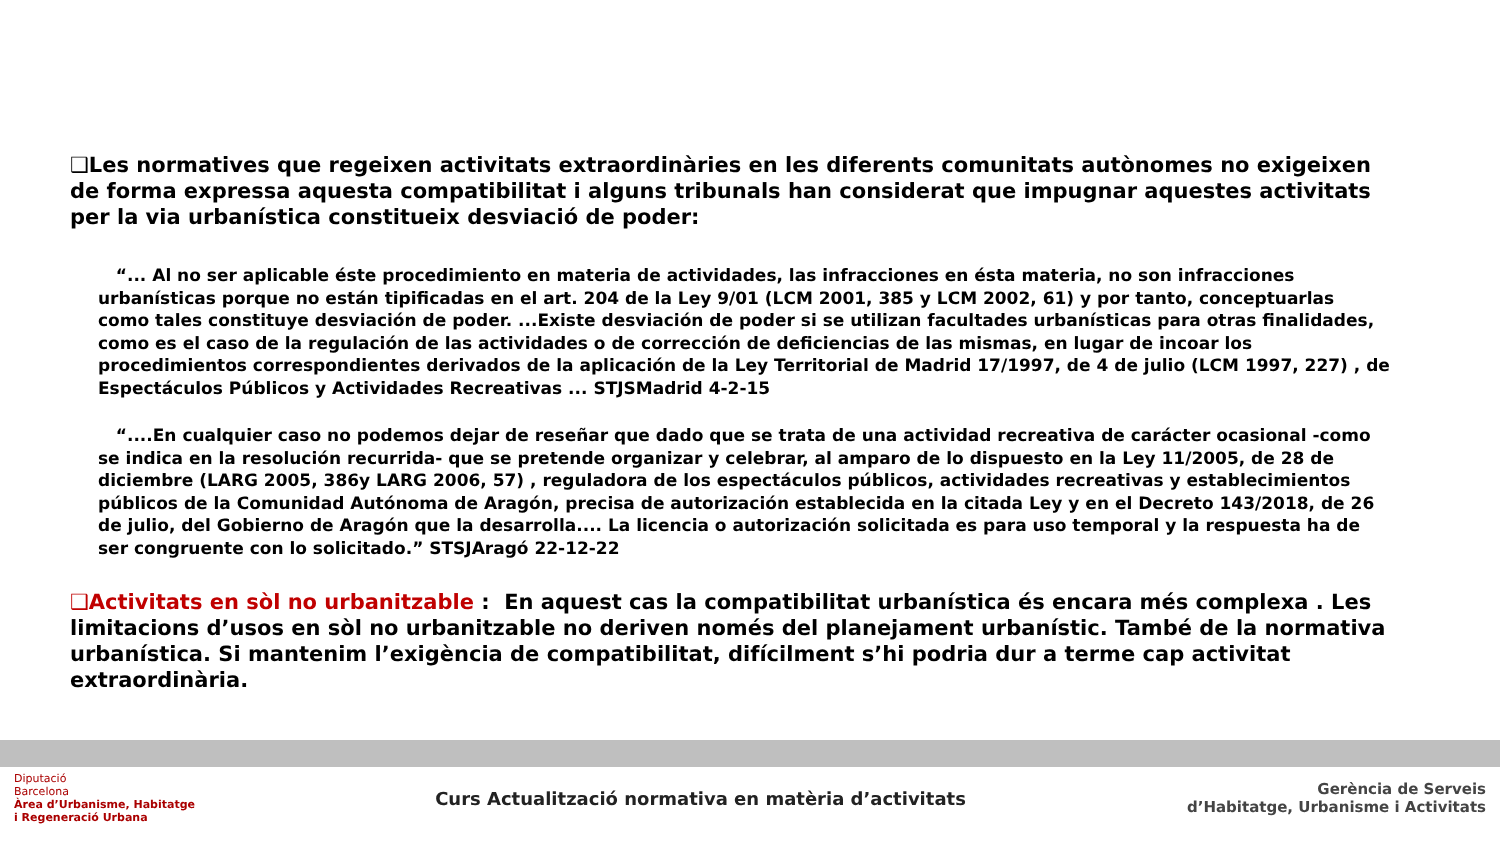❑Les normatives que regeixen activitats extraordinàries en les diferents comunitats autònomes no exigeixen de forma expressa aquesta compatibilitat i alguns tribunals han considerat que impugnar aquestes activitats per la via urbanística constitueix desviació de poder:
“... Al no ser aplicable éste procedimiento en materia de actividades, las infracciones en ésta materia, no son infracciones urbanísticas porque no están tipificadas en el art. 204 de la Ley 9/01 (LCM 2001, 385 y LCM 2002, 61) y por tanto, conceptuarlas como tales constituye desviación de poder. ...Existe desviación de poder si se utilizan facultades urbanísticas para otras finalidades, como es el caso de la regulación de las actividades o de corrección de deficiencias de las mismas, en lugar de incoar los procedimientos correspondientes derivados de la aplicación de la Ley Territorial de Madrid 17/1997, de 4 de julio (LCM 1997, 227) , de Espectáculos Públicos y Actividades Recreativas ... STJSMadrid 4-2-15
“....En cualquier caso no podemos dejar de reseñar que dado que se trata de una actividad recreativa de carácter ocasional -como se indica en la resolución recurrida- que se pretende organizar y celebrar, al amparo de lo dispuesto en la Ley 11/2005, de 28 de diciembre (LARG 2005, 386y LARG 2006, 57) , reguladora de los espectáculos públicos, actividades recreativas y establecimientos públicos de la Comunidad Autónoma de Aragón, precisa de autorización establecida en la citada Ley y en el Decreto 143/2018, de 26 de julio, del Gobierno de Aragón que la desarrolla.... La licencia o autorización solicitada es para uso temporal y la respuesta ha de ser congruente con lo solicitado.” STSJAragó 22-12-22
❑Activitats en sòl no urbanitzable : En aquest cas la compatibilitat urbanística és encara més complexa . Les limitacions d’usos en sòl no urbanitzable no deriven només del planejament urbanístic. També de la normativa urbanística. Si mantenim l’exigència de compatibilitat, difícilment s’hi podria dur a terme cap activitat extraordinària.
Diputació
Barcelona
Àrea d’Urbanisme, Habitatge
i Regeneració Urbana
Curs Actualització normativa en matèria d’activitats
Gerència de Serveis
d’Habitatge, Urbanisme i Activitats